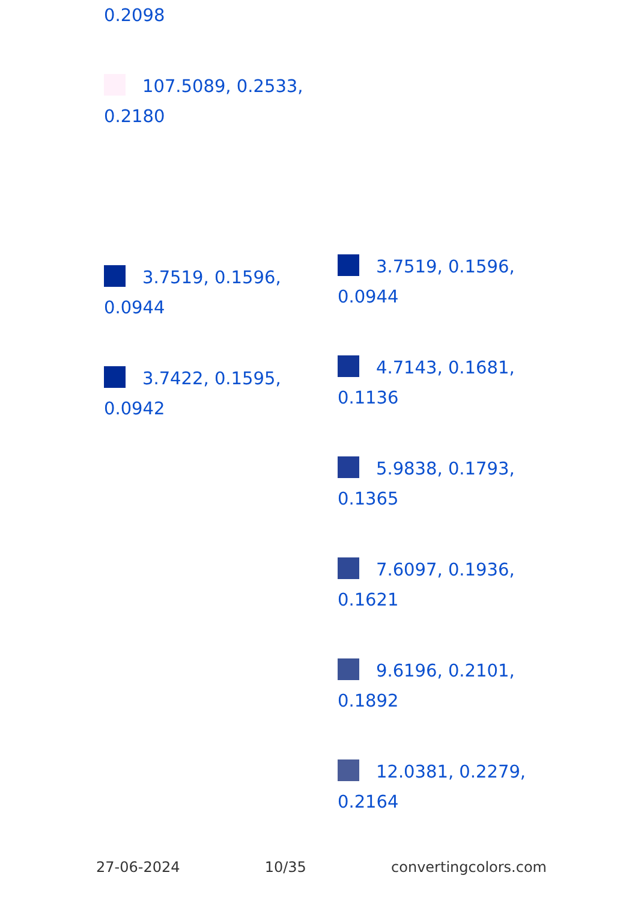0.2098
107.5089, 0.2533, 0.2180
3.7519, 0.1596, 0.0944
3.7422, 0.1595, 0.0942
3.7519, 0.1596, 0.0944
4.7143, 0.1681, 0.1136
5.9838, 0.1793, 0.1365
7.6097, 0.1936, 0.1621
9.6196, 0.2101, 0.1892
12.0381, 0.2279, 0.2164
27-06-2024 10/35 convertingcolors.com